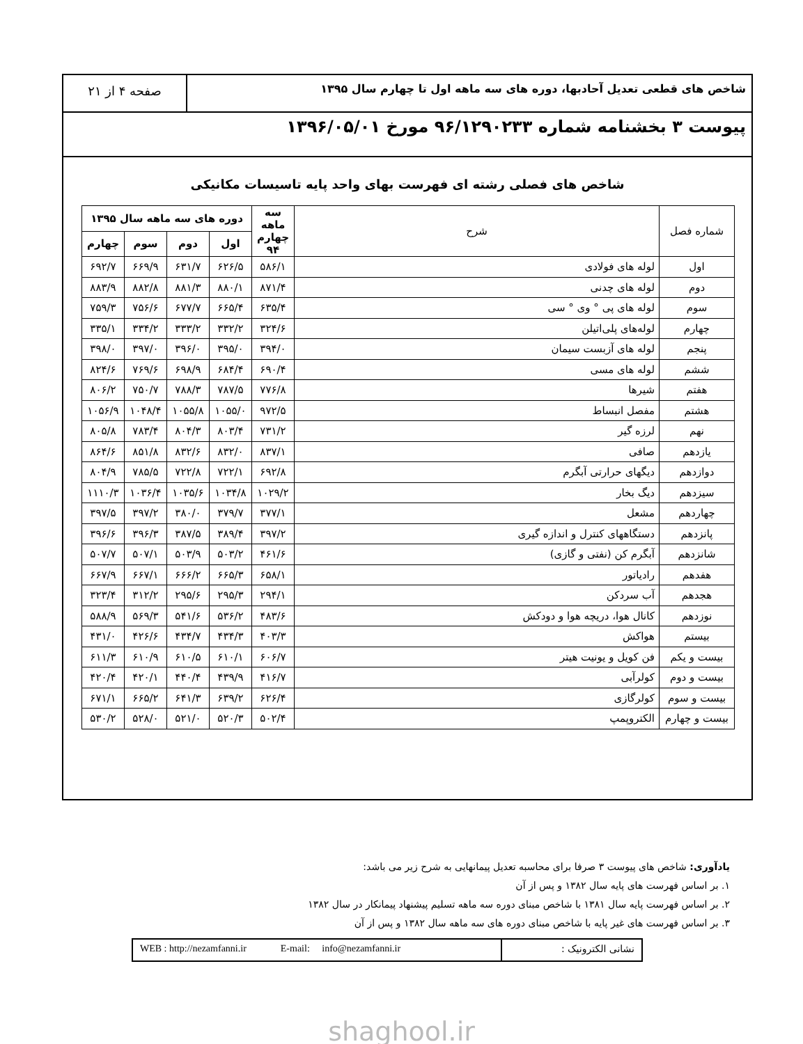شاخص های قطعی تعدیل آحادبها، دوره های سه ماهه اول تا چهارم سال ۱۳۹۵
صفحه ۴ از ۲۱
پیوست ۳ بخشنامه شماره ۹۶/۱۲۹۰۲۳۳ مورخ ۱۳۹۶/۰۵/۰۱
شاخص های فصلی رشته ای فهرست بهای واحد پایه تاسیسات مکانیکی
| شماره فصل | شرح | سه ماهه چهارم ۹۴ | دوره های سه ماهه سال ۱۳۹۵ | | | |
| --- | --- | --- | --- | --- | --- | --- |
| | | | اول | دوم | سوم | چهارم |
| اول | لوله های فولادی | ۵۸۶/۱ | ۶۲۶/۵ | ۶۳۱/۷ | ۶۶۹/۹ | ۶۹۲/۷ |
| دوم | لوله های چدنی | ۸۷۱/۴ | ۸۸۰/۱ | ۸۸۱/۳ | ۸۸۲/۸ | ۸۸۳/۹ |
| سوم | لوله های پی ° وی ° سی | ۶۳۵/۴ | ۶۶۵/۴ | ۶۷۷/۷ | ۷۵۶/۶ | ۷۵۹/۳ |
| چهارم | لوله‌های پلی‌اتیلن | ۳۲۴/۶ | ۳۳۲/۲ | ۳۳۳/۲ | ۳۳۴/۲ | ۳۳۵/۱ |
| پنجم | لوله های آزبست سیمان | ۳۹۴/۰ | ۳۹۵/۰ | ۳۹۶/۰ | ۳۹۷/۰ | ۳۹۸/۰ |
| ششم | لوله های مسی | ۶۹۰/۴ | ۶۸۴/۴ | ۶۹۸/۹ | ۷۶۹/۶ | ۸۲۴/۶ |
| هفتم | شیرها | ۷۷۶/۸ | ۷۸۷/۵ | ۷۸۸/۳ | ۷۵۰/۷ | ۸۰۶/۲ |
| هشتم | مفصل انبساط | ۹۷۲/۵ | ۱۰۵۵/۰ | ۱۰۵۵/۸ | ۱۰۴۸/۴ | ۱۰۵۶/۹ |
| نهم | لرزه گیر | ۷۳۱/۲ | ۸۰۳/۴ | ۸۰۴/۳ | ۷۸۳/۴ | ۸۰۵/۸ |
| یازدهم | صافی | ۸۳۷/۱ | ۸۳۲/۰ | ۸۳۲/۶ | ۸۵۱/۸ | ۸۶۴/۶ |
| دوازدهم | دیگهای حرارتی آبگرم | ۶۹۲/۸ | ۷۲۲/۱ | ۷۲۲/۸ | ۷۸۵/۵ | ۸۰۴/۹ |
| سیزدهم | دیگ بخار | ۱۰۲۹/۲ | ۱۰۳۴/۸ | ۱۰۳۵/۶ | ۱۰۳۶/۴ | ۱۱۱۰/۳ |
| چهاردهم | مشعل | ۳۷۷/۱ | ۳۷۹/۷ | ۳۸۰/۰ | ۳۹۷/۲ | ۳۹۷/۵ |
| پانزدهم | دستگاههای کنترل و اندازه گیری | ۳۹۷/۲ | ۳۸۹/۴ | ۳۸۷/۵ | ۳۹۶/۳ | ۳۹۶/۶ |
| شانزدهم | آبگرم کن (نفتی و گازی) | ۴۶۱/۶ | ۵۰۳/۲ | ۵۰۳/۹ | ۵۰۷/۱ | ۵۰۷/۷ |
| هفدهم | رادیاتور | ۶۵۸/۱ | ۶۶۵/۳ | ۶۶۶/۲ | ۶۶۷/۱ | ۶۶۷/۹ |
| هجدهم | آب سردکن | ۲۹۴/۱ | ۲۹۵/۳ | ۲۹۵/۶ | ۳۱۲/۲ | ۳۲۳/۴ |
| نوزدهم | کانال هوا، دریچه هوا و دودکش | ۴۸۳/۶ | ۵۳۶/۲ | ۵۴۱/۶ | ۵۶۹/۳ | ۵۸۸/۹ |
| بیستم | هواکش | ۴۰۳/۳ | ۴۳۴/۳ | ۴۳۴/۷ | ۴۲۶/۶ | ۴۳۱/۰ |
| بیست و یکم | فن کویل و یونیت هیتر | ۶۰۶/۷ | ۶۱۰/۱ | ۶۱۰/۵ | ۶۱۰/۹ | ۶۱۱/۳ |
| بیست و دوم | کولرآبی | ۴۱۶/۷ | ۴۳۹/۹ | ۴۴۰/۴ | ۴۲۰/۱ | ۴۲۰/۴ |
| بیست و سوم | کولرگازی | ۶۲۶/۴ | ۶۳۹/۲ | ۶۴۱/۳ | ۶۶۵/۲ | ۶۷۱/۱ |
| بیست و چهارم | الکتروپمپ | ۵۰۲/۴ | ۵۲۰/۳ | ۵۲۱/۰ | ۵۲۸/۰ | ۵۳۰/۲ |
یادآوری: شاخص های پیوست ۳ صرفا برای محاسبه تعدیل پیمانهایی به شرح زیر می باشد:
۱. بر اساس فهرست های پایه سال ۱۳۸۲ و پس از آن
۲. بر اساس فهرست پایه سال ۱۳۸۱ با شاخص مبنای دوره سه ماهه تسلیم پیشنهاد پیمانکار در سال ۱۳۸۲
۳. بر اساس فهرست های غیر پایه با شاخص مبنای دوره های سه ماهه سال ۱۳۸۲ و پس از آن
نشانی الکترونیک : WEB : http://nezamfanni.ir E-mail: info@nezamfanni.ir
shaghool.ir